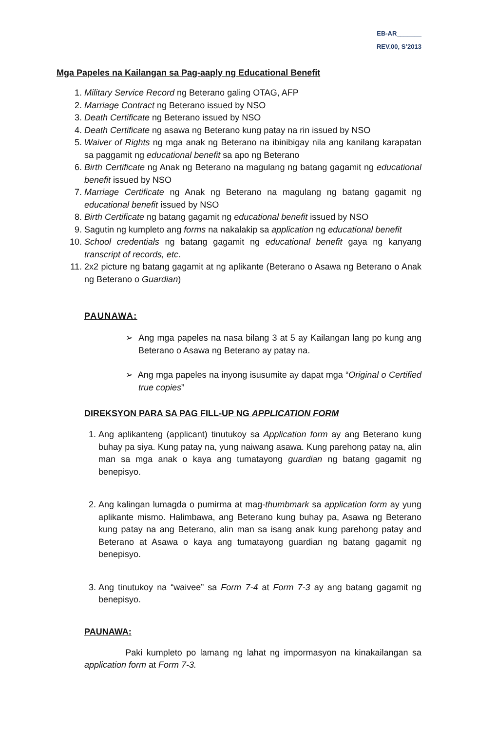EB-AR_______
REV.00, S’2013
Mga Papeles na Kailangan sa Pag-aaply ng Educational Benefit
1. Military Service Record ng Beterano galing OTAG, AFP
2. Marriage Contract ng Beterano issued by NSO
3. Death Certificate ng Beterano issued by NSO
4. Death Certificate ng asawa ng Beterano kung patay na rin issued by NSO
5. Waiver of Rights ng mga anak ng Beterano na ibinibigay nila ang kanilang karapatan sa paggamit ng educational benefit sa apo ng Beterano
6. Birth Certificate ng Anak ng Beterano na magulang ng batang gagamit ng educational benefit issued by NSO
7. Marriage Certificate ng Anak ng Beterano na magulang ng batang gagamit ng educational benefit issued by NSO
8. Birth Certificate ng batang gagamit ng educational benefit issued by NSO
9. Sagutin ng kumpleto ang forms na nakalakip sa application ng educational benefit
10. School credentials ng batang gagamit ng educational benefit gaya ng kanyang transcript of records, etc.
11. 2x2 picture ng batang gagamit at ng aplikante (Beterano o Asawa ng Beterano o Anak ng Beterano o Guardian)
PAUNAWA:
➢ Ang mga papeles na nasa bilang 3 at 5 ay Kailangan lang po kung ang Beterano o Asawa ng Beterano ay patay na.
➢ Ang mga papeles na inyong isusumite ay dapat mga “Original o Certified true copies”
DIREKSYON PARA SA PAG FILL-UP NG APPLICATION FORM
1. Ang aplikanteng (applicant) tinutukoy sa Application form ay ang Beterano kung buhay pa siya. Kung patay na, yung naiwang asawa. Kung parehong patay na, alin man sa mga anak o kaya ang tumatayong guardian ng batang gagamit ng benepisyo.
2. Ang kalingan lumagda o pumirma at mag-thumbmark sa application form ay yung aplikante mismo. Halimbawa, ang Beterano kung buhay pa, Asawa ng Beterano kung patay na ang Beterano, alin man sa isang anak kung parehong patay and Beterano at Asawa o kaya ang tumatayong guardian ng batang gagamit ng benepisyo.
3. Ang tinutukoy na “waivee” sa Form 7-4 at Form 7-3 ay ang batang gagamit ng benepisyo.
PAUNAWA:
Paki kumpleto po lamang ng lahat ng impormasyon na kinakailangan sa application form at Form 7-3.